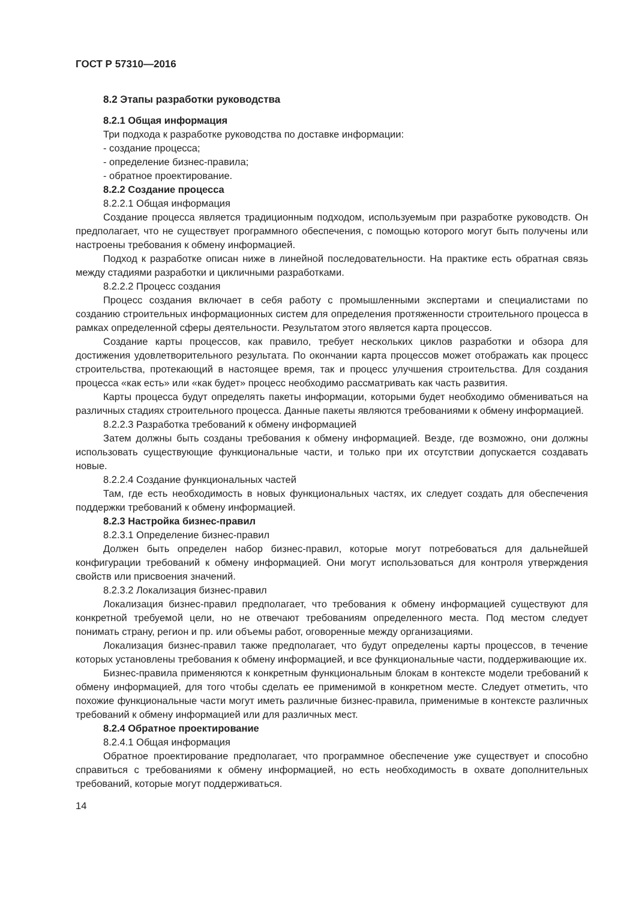ГОСТ Р 57310—2016
8.2 Этапы разработки руководства
8.2.1 Общая информация
Три подхода к разработке руководства по доставке информации:
- создание процесса;
- определение бизнес-правила;
- обратное проектирование.
8.2.2 Создание процесса
8.2.2.1 Общая информация
Создание процесса является традиционным подходом, используемым при разработке руководств. Он предполагает, что не существует программного обеспечения, с помощью которого могут быть получены или настроены требования к обмену информацией.
Подход к разработке описан ниже в линейной последовательности. На практике есть обратная связь между стадиями разработки и цикличными разработками.
8.2.2.2 Процесс создания
Процесс создания включает в себя работу с промышленными экспертами и специалистами по созданию строительных информационных систем для определения протяженности строительного процесса в рамках определенной сферы деятельности. Результатом этого является карта процессов.
Создание карты процессов, как правило, требует нескольких циклов разработки и обзора для достижения удовлетворительного результата. По окончании карта процессов может отображать как процесс строительства, протекающий в настоящее время, так и процесс улучшения строительства. Для создания процесса «как есть» или «как будет» процесс необходимо рассматривать как часть развития.
Карты процесса будут определять пакеты информации, которыми будет необходимо обмениваться на различных стадиях строительного процесса. Данные пакеты являются требованиями к обмену информацией.
8.2.2.3 Разработка требований к обмену информацией
Затем должны быть созданы требования к обмену информацией. Везде, где возможно, они должны использовать существующие функциональные части, и только при их отсутствии допускается создавать новые.
8.2.2.4 Создание функциональных частей
Там, где есть необходимость в новых функциональных частях, их следует создать для обеспечения поддержки требований к обмену информацией.
8.2.3 Настройка бизнес-правил
8.2.3.1 Определение бизнес-правил
Должен быть определен набор бизнес-правил, которые могут потребоваться для дальнейшей конфигурации требований к обмену информацией. Они могут использоваться для контроля утверждения свойств или присвоения значений.
8.2.3.2 Локализация бизнес-правил
Локализация бизнес-правил предполагает, что требования к обмену информацией существуют для конкретной требуемой цели, но не отвечают требованиям определенного места. Под местом следует понимать страну, регион и пр. или объемы работ, оговоренные между организациями.
Локализация бизнес-правил также предполагает, что будут определены карты процессов, в течение которых установлены требования к обмену информацией, и все функциональные части, поддерживающие их.
Бизнес-правила применяются к конкретным функциональным блокам в контексте модели требований к обмену информацией, для того чтобы сделать ее применимой в конкретном месте. Следует отметить, что похожие функциональные части могут иметь различные бизнес-правила, применимые в контексте различных требований к обмену информацией или для различных мест.
8.2.4 Обратное проектирование
8.2.4.1 Общая информация
Обратное проектирование предполагает, что программное обеспечение уже существует и способно справиться с требованиями к обмену информацией, но есть необходимость в охвате дополнительных требований, которые могут поддерживаться.
14